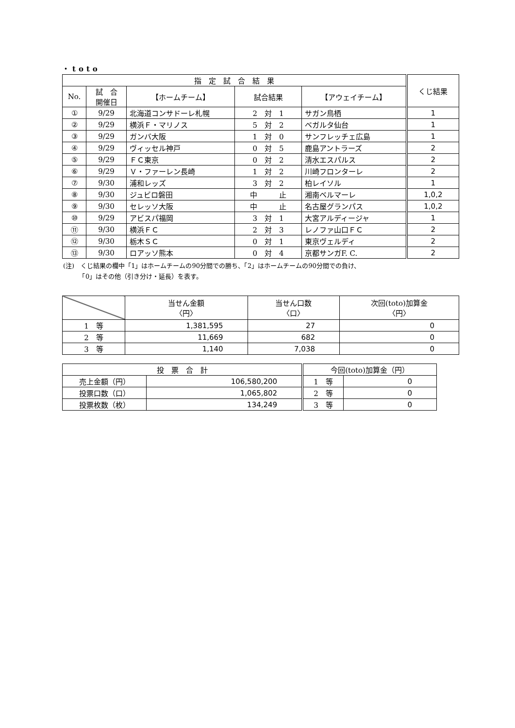・toto
| 指 定 試 合 結 果 | | | | | くじ結果 |
| --- | --- | --- | --- | --- | --- |
| No. | 試 合 開催日 | 【ホームチーム】 | 試合結果 | 【アウェイチーム】 | |
| ① | 9/29 | 北海道コンサドーレ札幌 | 2 対 1 | サガン鳥栖 | 1 |
| ② | 9/29 | 横浜Ｆ・マリノス | 5 対 2 | ベガルタ仙台 | 1 |
| ③ | 9/29 | ガンバ大阪 | 1 対 0 | サンフレッチェ広島 | 1 |
| ④ | 9/29 | ヴィッセル神戸 | 0 対 5 | 鹿島アントラーズ | 2 |
| ⑤ | 9/29 | ＦＣ東京 | 0 対 2 | 清水エスパルス | 2 |
| ⑥ | 9/29 | Ｖ・ファーレン長崎 | 1 対 2 | 川崎フロンターレ | 2 |
| ⑦ | 9/30 | 浦和レッズ | 3 対 2 | 柏レイソル | 1 |
| ⑧ | 9/30 | ジュビロ磐田 | 中 止 | 湘南ベルマーレ | 1,0,2 |
| ⑨ | 9/30 | セレッソ大阪 | 中 止 | 名古屋グランパス | 1,0,2 |
| ⑩ | 9/29 | アビスパ福岡 | 3 対 1 | 大宮アルディージャ | 1 |
| ⑪ | 9/30 | 横浜ＦＣ | 2 対 3 | レノファ山口ＦＣ | 2 |
| ⑫ | 9/30 | 栃木ＳＣ | 0 対 1 | 東京ヴェルディ | 2 |
| ⑬ | 9/30 | ロアッソ熊本 | 0 対 4 | 京都サンガF. C. | 2 |
(注)　くじ結果の欄中「1」はホームチームの90分間での勝ち、「2」はホームチームの90分間での負け、
　　　「0」はその他（引き分け・延長）を表す。
| | 当せん金額 〈円〉 | 当せん口数 〈口〉 | 次回(toto)加算金 〈円〉 |
| --- | --- | --- | --- |
| 1 等 | 1,381,595 | 27 | 0 |
| 2 等 | 11,669 | 682 | 0 |
| 3 等 | 1,140 | 7,038 | 0 |
| 投 票 合 計 | | 今回(toto)加算金（円） | |
| --- | --- | --- | --- |
| 売上金額（円） | 106,580,200 | 1 等 | 0 |
| 投票口数（口） | 1,065,802 | 2 等 | 0 |
| 投票枚数（枚） | 134,249 | 3 等 | 0 |